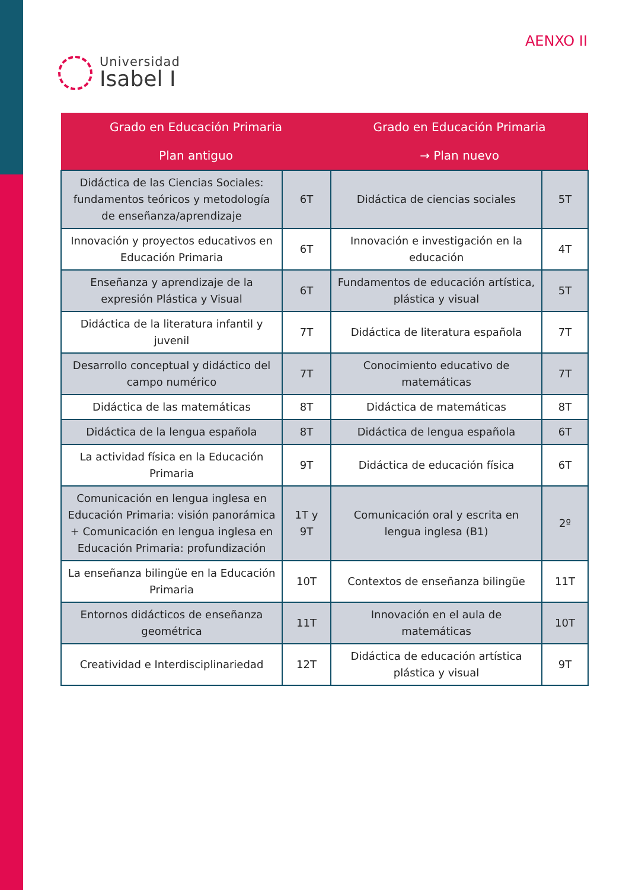Universidad
Isabel I
AENXO II
| Grado en Educación Primaria Plan antiguo | | Grado en Educación Primaria → Plan nuevo | |
| --- | --- | --- | --- |
| Didáctica de las Ciencias Sociales: fundamentos teóricos y metodología de enseñanza/aprendizaje | 6T | Didáctica de ciencias sociales | 5T |
| Innovación y proyectos educativos en Educación Primaria | 6T | Innovación e investigación en la educación | 4T |
| Enseñanza y aprendizaje de la expresión Plástica y Visual | 6T | Fundamentos de educación artística, plástica y visual | 5T |
| Didáctica de la literatura infantil y juvenil | 7T | Didáctica de literatura española | 7T |
| Desarrollo conceptual y didáctico del campo numérico | 7T | Conocimiento educativo de matemáticas | 7T |
| Didáctica de las matemáticas | 8T | Didáctica de matemáticas | 8T |
| Didáctica de la lengua española | 8T | Didáctica de lengua española | 6T |
| La actividad física en la Educación Primaria | 9T | Didáctica de educación física | 6T |
| Comunicación en lengua inglesa en Educación Primaria: visión panorámica + Comunicación en lengua inglesa en Educación Primaria: profundización | 1T y 9T | Comunicación oral y escrita en lengua inglesa (B1) | 2º |
| La enseñanza bilingüe en la Educación Primaria | 10T | Contextos de enseñanza bilingüe | 11T |
| Entornos didácticos de enseñanza geométrica | 11T | Innovación en el aula de matemáticas | 10T |
| Creatividad e Interdisciplinariedad | 12T | Didáctica de educación artística plástica y visual | 9T |